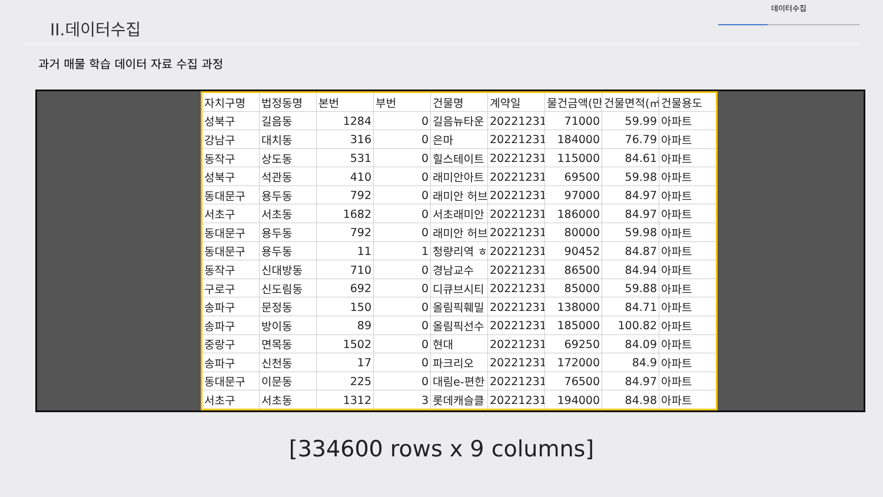II.데이터수집
데이터수집
과거 매물 학습 데이터 자료 수집 과정
| 자치구명 | 법정동명 | 본번 | 부번 | 건물명 | 계약일 | 물건금액(만 | 건물면적(㎡ | 건물용도 |
| --- | --- | --- | --- | --- | --- | --- | --- | --- |
| 성북구 | 길음동 | 1284 | 0 | 길음뉴타운 | 20221231 | 71000 | 59.99 | 아파트 |
| 강남구 | 대치동 | 316 | 0 | 은마 | 20221231 | 184000 | 76.79 | 아파트 |
| 동작구 | 상도동 | 531 | 0 | 힐스테이트 | 20221231 | 115000 | 84.61 | 아파트 |
| 성북구 | 석관동 | 410 | 0 | 래미안아트 | 20221231 | 69500 | 59.98 | 아파트 |
| 동대문구 | 용두동 | 792 | 0 | 래미안 허브 | 20221231 | 97000 | 84.97 | 아파트 |
| 서초구 | 서초동 | 1682 | 0 | 서초래미안 | 20221231 | 186000 | 84.97 | 아파트 |
| 동대문구 | 용두동 | 792 | 0 | 래미안 허브 | 20221231 | 80000 | 59.98 | 아파트 |
| 동대문구 | 용두동 | 11 | 1 | 청량리역 ㅎ | 20221231 | 90452 | 84.87 | 아파트 |
| 동작구 | 신대방동 | 710 | 0 | 경남교수 | 20221231 | 86500 | 84.94 | 아파트 |
| 구로구 | 신도림동 | 692 | 0 | 디큐브시티 | 20221231 | 85000 | 59.88 | 아파트 |
| 송파구 | 문정동 | 150 | 0 | 올림픽훼밀 | 20221231 | 138000 | 84.71 | 아파트 |
| 송파구 | 방이동 | 89 | 0 | 올림픽선수 | 20221231 | 185000 | 100.82 | 아파트 |
| 중랑구 | 면목동 | 1502 | 0 | 현대 | 20221231 | 69250 | 84.09 | 아파트 |
| 송파구 | 신천동 | 17 | 0 | 파크리오 | 20221231 | 172000 | 84.9 | 아파트 |
| 동대문구 | 이문동 | 225 | 0 | 대림e-편한 | 20221231 | 76500 | 84.97 | 아파트 |
| 서초구 | 서초동 | 1312 | 3 | 롯데캐슬클 | 20221231 | 194000 | 84.98 | 아파트 |
[334600 rows x 9 columns]